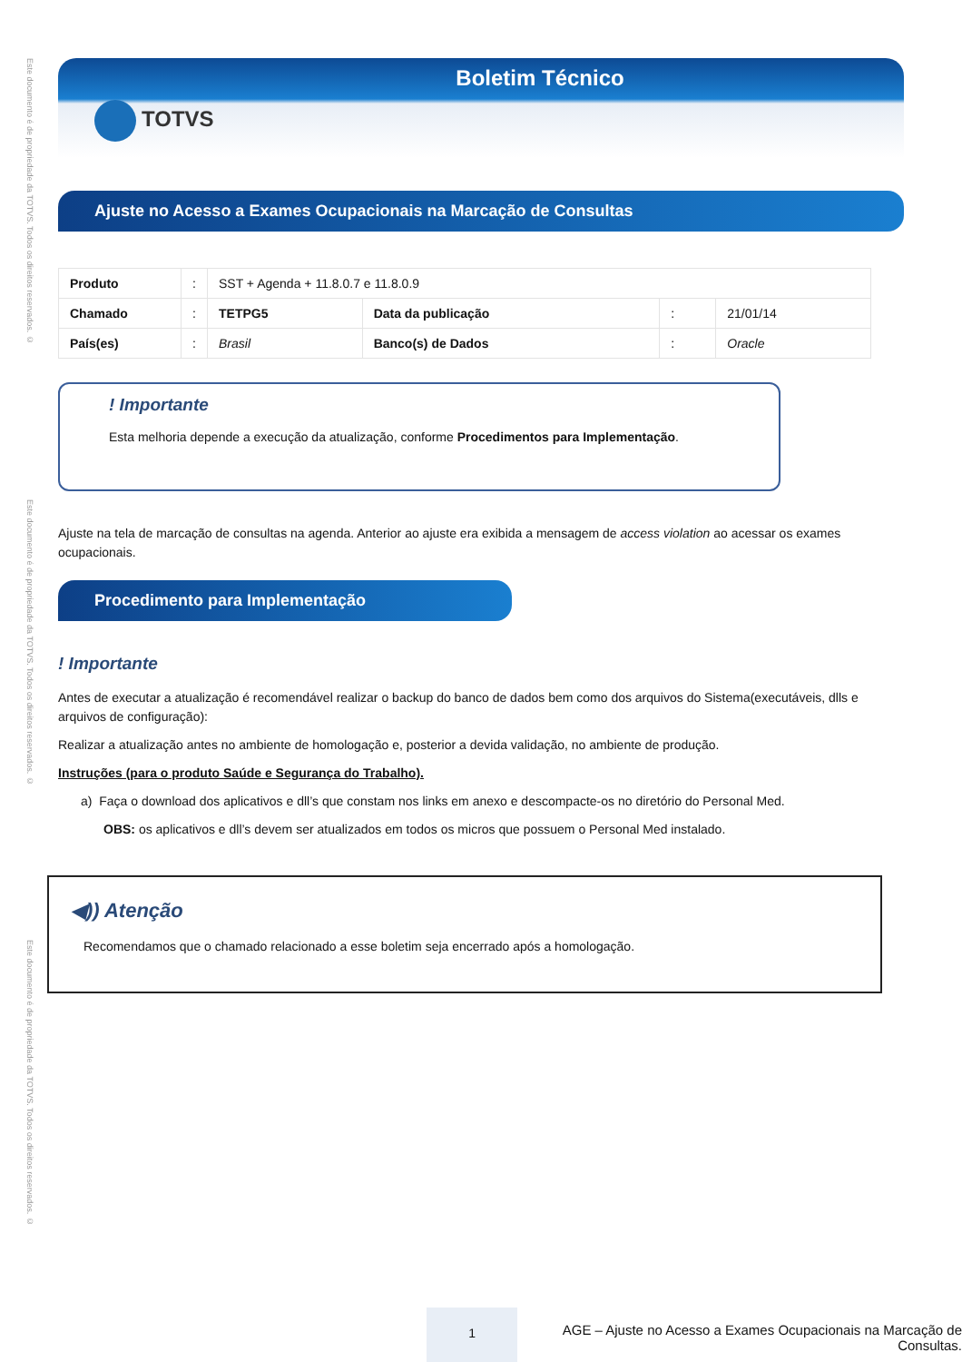Este documento é de propriedade da TOTVS. Todos os direitos reservados. ©
Este documento é de propriedade da TOTVS. Todos os direitos reservados. ©
Este documento é de propriedade da TOTVS. Todos os direitos reservados. ©
Boletim Técnico
TOTVS
Ajuste no Acesso a Exames Ocupacionais na Marcação de Consultas
| Produto | : | SST + Agenda + 11.8.0.7 e 11.8.0.9 | | | |
| Chamado | : | TETPG5 | Data da publicação | : | 21/01/14 |
| País(es) | : | Brasil | Banco(s) de Dados | : | Oracle |
! Importante
Esta melhoria depende a execução da atualização, conforme Procedimentos para Implementação.
Ajuste na tela de marcação de consultas na agenda. Anterior ao ajuste era exibida a mensagem de access violation ao acessar os exames ocupacionais.
Procedimento para Implementação
! Importante
Antes de executar a atualização é recomendável realizar o backup do banco de dados bem como dos arquivos do Sistema(executáveis, dlls e arquivos de configuração):
Realizar a atualização antes no ambiente de homologação e, posterior a devida validação, no ambiente de produção.
Instruções (para o produto Saúde e Segurança do Trabalho).
a) Faça o download dos aplicativos e dll’s que constam nos links em anexo e descompacte-os no diretório do Personal Med.
OBS: os aplicativos e dll’s devem ser atualizados em todos os micros que possuem o Personal Med instalado.
◀)) Atenção
Recomendamos que o chamado relacionado a esse boletim seja encerrado após a homologação.
1
AGE – Ajuste no Acesso a Exames Ocupacionais na Marcação de Consultas.